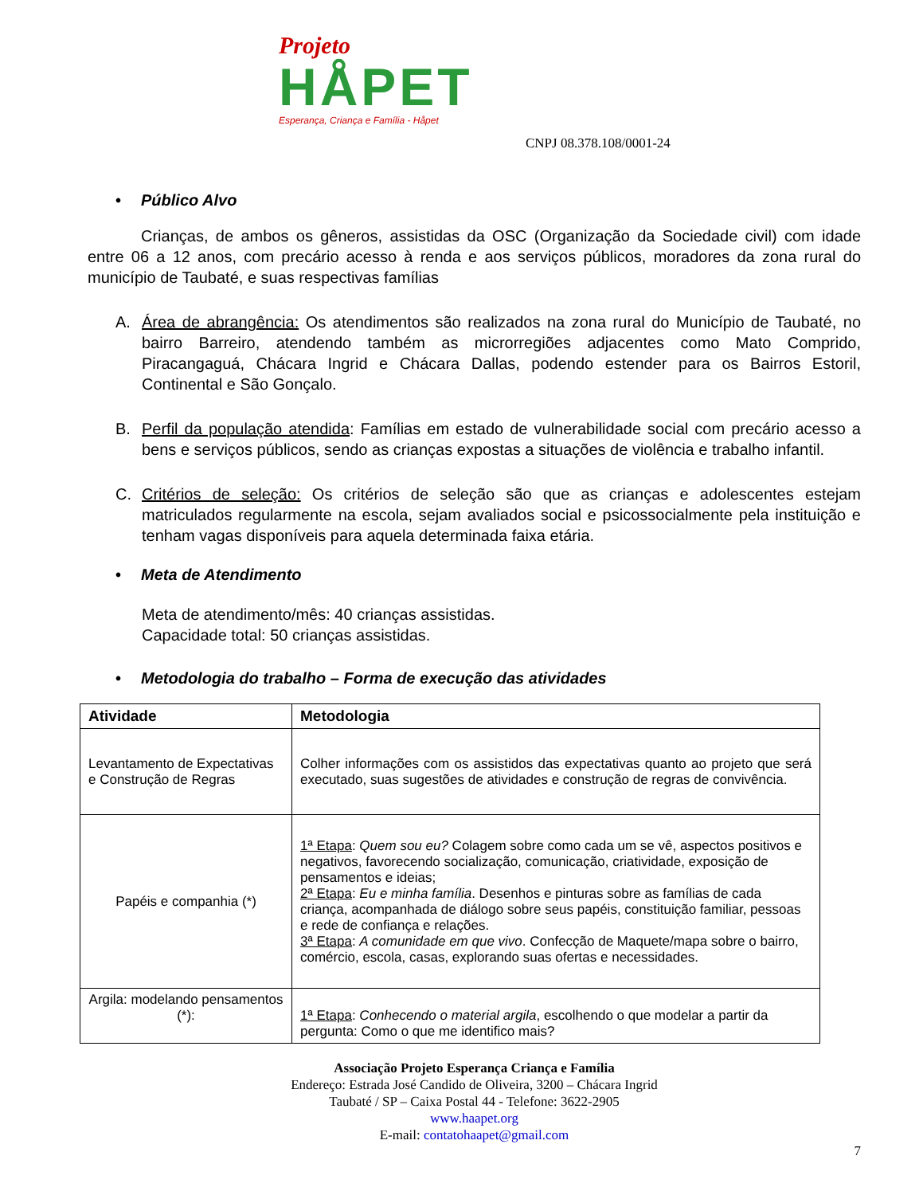Projeto
HÅPET
Esperança, Criança e Família - Håpet
CNPJ 08.378.108/0001-24
• Público Alvo
Crianças, de ambos os gêneros, assistidas da OSC (Organização da Sociedade civil) com idade entre 06 a 12 anos, com precário acesso à renda e aos serviços públicos, moradores da zona rural do município de Taubaté, e suas respectivas famílias
A. Área de abrangência: Os atendimentos são realizados na zona rural do Município de Taubaté, no bairro Barreiro, atendendo também as microrregiões adjacentes como Mato Comprido, Piracangaguá, Chácara Ingrid e Chácara Dallas, podendo estender para os Bairros Estoril, Continental e São Gonçalo.
B. Perfil da população atendida: Famílias em estado de vulnerabilidade social com precário acesso a bens e serviços públicos, sendo as crianças expostas a situações de violência e trabalho infantil.
C. Critérios de seleção: Os critérios de seleção são que as crianças e adolescentes estejam matriculados regularmente na escola, sejam avaliados social e psicossocialmente pela instituição e tenham vagas disponíveis para aquela determinada faixa etária.
• Meta de Atendimento
Meta de atendimento/mês: 40 crianças assistidas.
Capacidade total: 50 crianças assistidas.
• Metodologia do trabalho – Forma de execução das atividades
| Atividade | Metodologia |
| --- | --- |
| Levantamento de Expectativas e Construção de Regras | Colher informações com os assistidos das expectativas quanto ao projeto que será executado, suas sugestões de atividades e construção de regras de convivência. |
| Papéis e companhia (*) | 1ª Etapa : Quem sou eu? Colagem sobre como cada um se vê, aspectos positivos e negativos, favorecendo socialização, comunicação, criatividade, exposição de pensamentos e ideias; 2ª Etapa : Eu e minha família . Desenhos e pinturas sobre as famílias de cada criança, acompanhada de diálogo sobre seus papéis, constituição familiar, pessoas e rede de confiança e relações. 3ª Etapa : A comunidade em que vivo . Confecção de Maquete/mapa sobre o bairro, comércio, escola, casas, explorando suas ofertas e necessidades. |
| Argila: modelando pensamentos (*): | 1ª Etapa : Conhecendo o material argila , escolhendo o que modelar a partir da pergunta: Como o que me identifico mais? |
Associação Projeto Esperança Criança e Família
Endereço: Estrada José Candido de Oliveira, 3200 – Chácara Ingrid
Taubaté / SP – Caixa Postal 44 - Telefone: 3622-2905
www.haapet.org
E-mail: contatohaapet@gmail.com
7